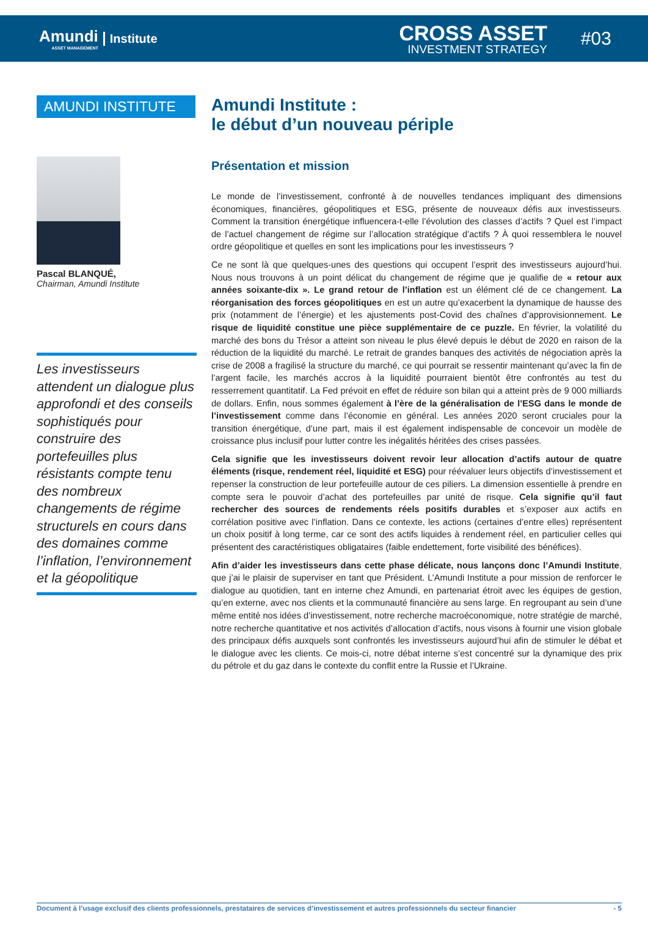Amundi
ASSET MANAGEMENT
Institute
CROSS ASSET
INVESTMENT STRATEGY
#03
AMUNDI INSTITUTE
Pascal BLANQUÉ,
Chairman, Amundi Institute
Les investisseurs attendent un dialogue plus approfondi et des conseils sophistiqués pour construire des portefeuilles plus résistants compte tenu des nombreux changements de régime structurels en cours dans des domaines comme l’inflation, l’environnement et la géopolitique
Amundi Institute :
le début d’un nouveau périple
Présentation et mission
Le monde de l’investissement, confronté à de nouvelles tendances impliquant des dimensions économiques, financières, géopolitiques et ESG, présente de nouveaux défis aux investisseurs. Comment la transition énergétique influencera-t-elle l’évolution des classes d’actifs ? Quel est l’impact de l’actuel changement de régime sur l’allocation stratégique d’actifs ? À quoi ressemblera le nouvel ordre géopolitique et quelles en sont les implications pour les investisseurs ?
Ce ne sont là que quelques-unes des questions qui occupent l’esprit des investisseurs aujourd’hui. Nous nous trouvons à un point délicat du changement de régime que je qualifie de « retour aux années soixante-dix ». Le grand retour de l’inflation est un élément clé de ce changement. La réorganisation des forces géopolitiques en est un autre qu’exacerbent la dynamique de hausse des prix (notamment de l’énergie) et les ajustements post-Covid des chaînes d’approvisionnement. Le risque de liquidité constitue une pièce supplémentaire de ce puzzle. En février, la volatilité du marché des bons du Trésor a atteint son niveau le plus élevé depuis le début de 2020 en raison de la réduction de la liquidité du marché. Le retrait de grandes banques des activités de négociation après la crise de 2008 a fragilisé la structure du marché, ce qui pourrait se ressentir maintenant qu’avec la fin de l’argent facile, les marchés accros à la liquidité pourraient bientôt être confrontés au test du resserrement quantitatif. La Fed prévoit en effet de réduire son bilan qui a atteint près de 9 000 milliards de dollars. Enfin, nous sommes également à l’ère de la généralisation de l’ESG dans le monde de l’investissement comme dans l’économie en général. Les années 2020 seront cruciales pour la transition énergétique, d’une part, mais il est également indispensable de concevoir un modèle de croissance plus inclusif pour lutter contre les inégalités héritées des crises passées.
Cela signifie que les investisseurs doivent revoir leur allocation d’actifs autour de quatre éléments (risque, rendement réel, liquidité et ESG) pour réévaluer leurs objectifs d’investissement et repenser la construction de leur portefeuille autour de ces piliers. La dimension essentielle à prendre en compte sera le pouvoir d’achat des portefeuilles par unité de risque. Cela signifie qu’il faut rechercher des sources de rendements réels positifs durables et s’exposer aux actifs en corrélation positive avec l’inflation. Dans ce contexte, les actions (certaines d’entre elles) représentent un choix positif à long terme, car ce sont des actifs liquides à rendement réel, en particulier celles qui présentent des caractéristiques obligataires (faible endettement, forte visibilité des bénéfices).
Afin d’aider les investisseurs dans cette phase délicate, nous lançons donc l’Amundi Institute, que j’ai le plaisir de superviser en tant que Président. L’Amundi Institute a pour mission de renforcer le dialogue au quotidien, tant en interne chez Amundi, en partenariat étroit avec les équipes de gestion, qu’en externe, avec nos clients et la communauté financière au sens large. En regroupant au sein d’une même entité nos idées d’investissement, notre recherche macroéconomique, notre stratégie de marché, notre recherche quantitative et nos activités d’allocation d’actifs, nous visons à fournir une vision globale des principaux défis auxquels sont confrontés les investisseurs aujourd’hui afin de stimuler le débat et le dialogue avec les clients. Ce mois-ci, notre débat interne s’est concentré sur la dynamique des prix du pétrole et du gaz dans le contexte du conflit entre la Russie et l’Ukraine.
Document à l’usage exclusif des clients professionnels, prestataires de services d’investissement et autres professionnels du secteur financier - 5